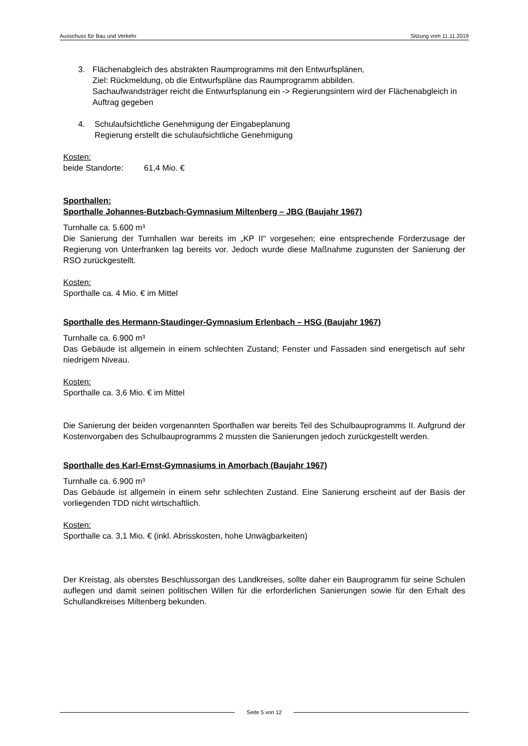Ausschuss für Bau und Verkehr Sitzung vom 11.11.2019
3. Flächenabgleich des abstrakten Raumprogramms mit den Entwurfsplänen,
Ziel: Rückmeldung, ob die Entwurfspläne das Raumprogramm abbilden.
Sachaufwandsträger reicht die Entwurfsplanung ein -> Regierungsintern wird der Flächenabgleich in Auftrag gegeben
4. Schulaufsichtliche Genehmigung der Eingabeplanung
Regierung erstellt die schulaufsichtliche Genehmigung
Kosten:
beide Standorte: 61,4 Mio. €
Sporthallen:
Sporthalle Johannes-Butzbach-Gymnasium Miltenberg – JBG (Baujahr 1967)
Turnhalle ca. 5.600 m³
Die Sanierung der Turnhallen war bereits im „KP II“ vorgesehen; eine entsprechende Förderzusage der Regierung von Unterfranken lag bereits vor. Jedoch wurde diese Maßnahme zugunsten der Sanierung der RSO zurückgestellt.
Kosten:
Sporthalle ca. 4 Mio. € im Mittel
Sporthalle des Hermann-Staudinger-Gymnasium Erlenbach – HSG (Baujahr 1967)
Turnhalle ca. 6.900 m³
Das Gebäude ist allgemein in einem schlechten Zustand; Fenster und Fassaden sind energetisch auf sehr niedrigem Niveau.
Kosten:
Sporthalle ca. 3,6 Mio. € im Mittel
Die Sanierung der beiden vorgenannten Sporthallen war bereits Teil des Schulbauprogramms II. Aufgrund der Kostenvorgaben des Schulbauprogramms 2 mussten die Sanierungen jedoch zurückgestellt werden.
Sporthalle des Karl-Ernst-Gymnasiums in Amorbach (Baujahr 1967)
Turnhalle ca. 6.900 m³
Das Gebäude ist allgemein in einem sehr schlechten Zustand. Eine Sanierung erscheint auf der Basis der vorliegenden TDD nicht wirtschaftlich.
Kosten:
Sporthalle ca. 3,1 Mio. € (inkl. Abrisskosten, hohe Unwägbarkeiten)
Der Kreistag, als oberstes Beschlussorgan des Landkreises, sollte daher ein Bauprogramm für seine Schulen auflegen und damit seinen politischen Willen für die erforderlichen Sanierungen sowie für den Erhalt des Schullandkreises Miltenberg bekunden.
Seite 5 von 12